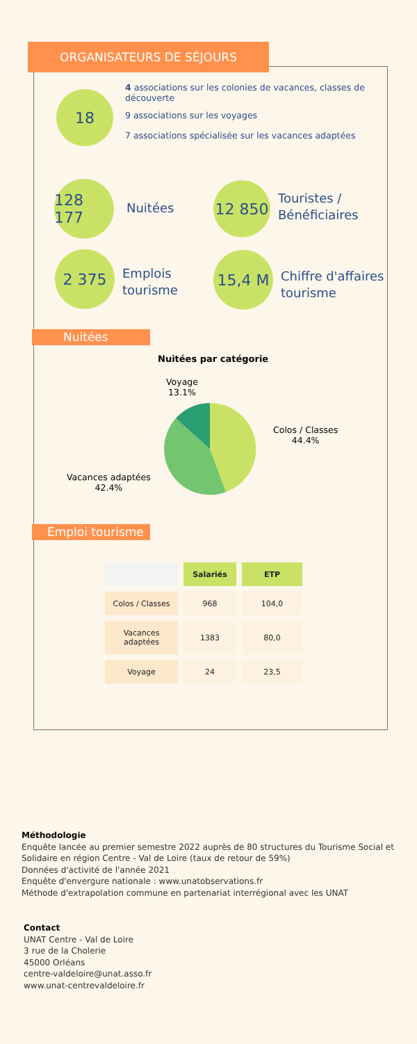ORGANISATEURS DE SÉJOURS
18
4 associations sur les colonies de vacances, classes de découverte
9 associations sur les voyages
7 associations spécialisée sur les vacances adaptées
128 177
Nuitées
12 850
Touristes /
Bénéficiaires
2 375
Emplois
tourisme
15,4 M
Chiffre d'affaires
tourisme
Nuitées
Nuitées par catégorie
Voyage
13.1%
Colos / Classes
44.4%
Vacances adaptées
42.4%
Emploi tourisme
| | Salariés | ETP |
| --- | --- | --- |
| Colos / Classes | 968 | 104,0 |
| Vacances adaptées | 1383 | 80,0 |
| Voyage | 24 | 23,5 |
Méthodologie
Enquête lancée au premier semestre 2022 auprès de 80 structures du Tourisme Social et Solidaire en région Centre - Val de Loire (taux de retour de 59%)
Données d'activité de l'année 2021
Enquête d'envergure nationale : www.unatobservations.fr
Méthode d'extrapolation commune en partenariat interrégional avec les UNAT
Contact
UNAT Centre - Val de Loire
3 rue de la Cholerie
45000 Orléans
centre-valdeloire@unat.asso.fr
www.unat-centrevaldeloire.fr